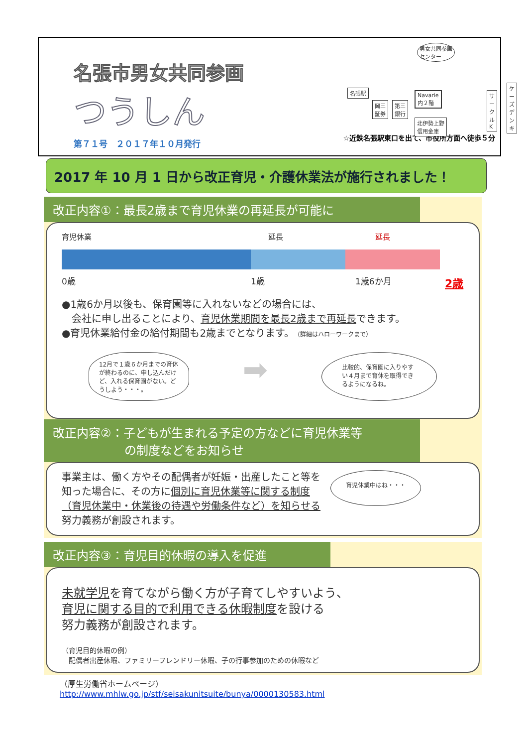名張市男女共同参画
つうしん
第７１号　２０１７年１０月発行
男女共同参画
センター
名張駅
岡三
証券
第三
銀行
Navarie
内２階
サークルK
ケーズ
デンキ
北伊勢上野
信用金庫
☆近鉄名張駅東口を出て、市役所方面へ徒歩５分
2017 年 10 月 1 日から改正育児・介護休業法が施行されました！
改正内容①：最長2歳まで育児休業の再延長が可能に
育児休業 延長 延長
0歳 1歳 1歳6か月 2歳
●1歳6か月以後も、保育園等に入れないなどの場合には、
　会社に申し出ることにより、育児休業期間を最長2歳まで再延長できます。
●育児休業給付金の給付期間も2歳までとなります。（詳細はハローワークまで）
12月で１歳６か月までの育休が終わるのに、申し込んだけど、入れる保育園がない。どうしよう・・・。
➡
比較的、保育園に入りやすい４月まで育休を取得できるようになるね。
改正内容②：子どもが生まれる予定の方などに育児休業等
　　　　　　の制度などをお知らせ
事業主は、働く方やその配偶者が妊娠・出産したこと等を知った場合に、その方に個別に育児休業等に関する制度（育児休業中・休業後の待遇や労働条件など）を知らせる努力義務が創設されます。
育児休業中はね・・・
改正内容③：育児目的休暇の導入を促進
未就学児を育てながら働く方が子育てしやすいよう、
育児に関する目的で利用できる休暇制度を設ける
努力義務が創設されます。
（育児目的休暇の例）
　配偶者出産休暇、ファミリーフレンドリー休暇、子の行事参加のための休暇など
（厚生労働省ホームページ）
http://www.mhlw.go.jp/stf/seisakunitsuite/bunya/0000130583.html